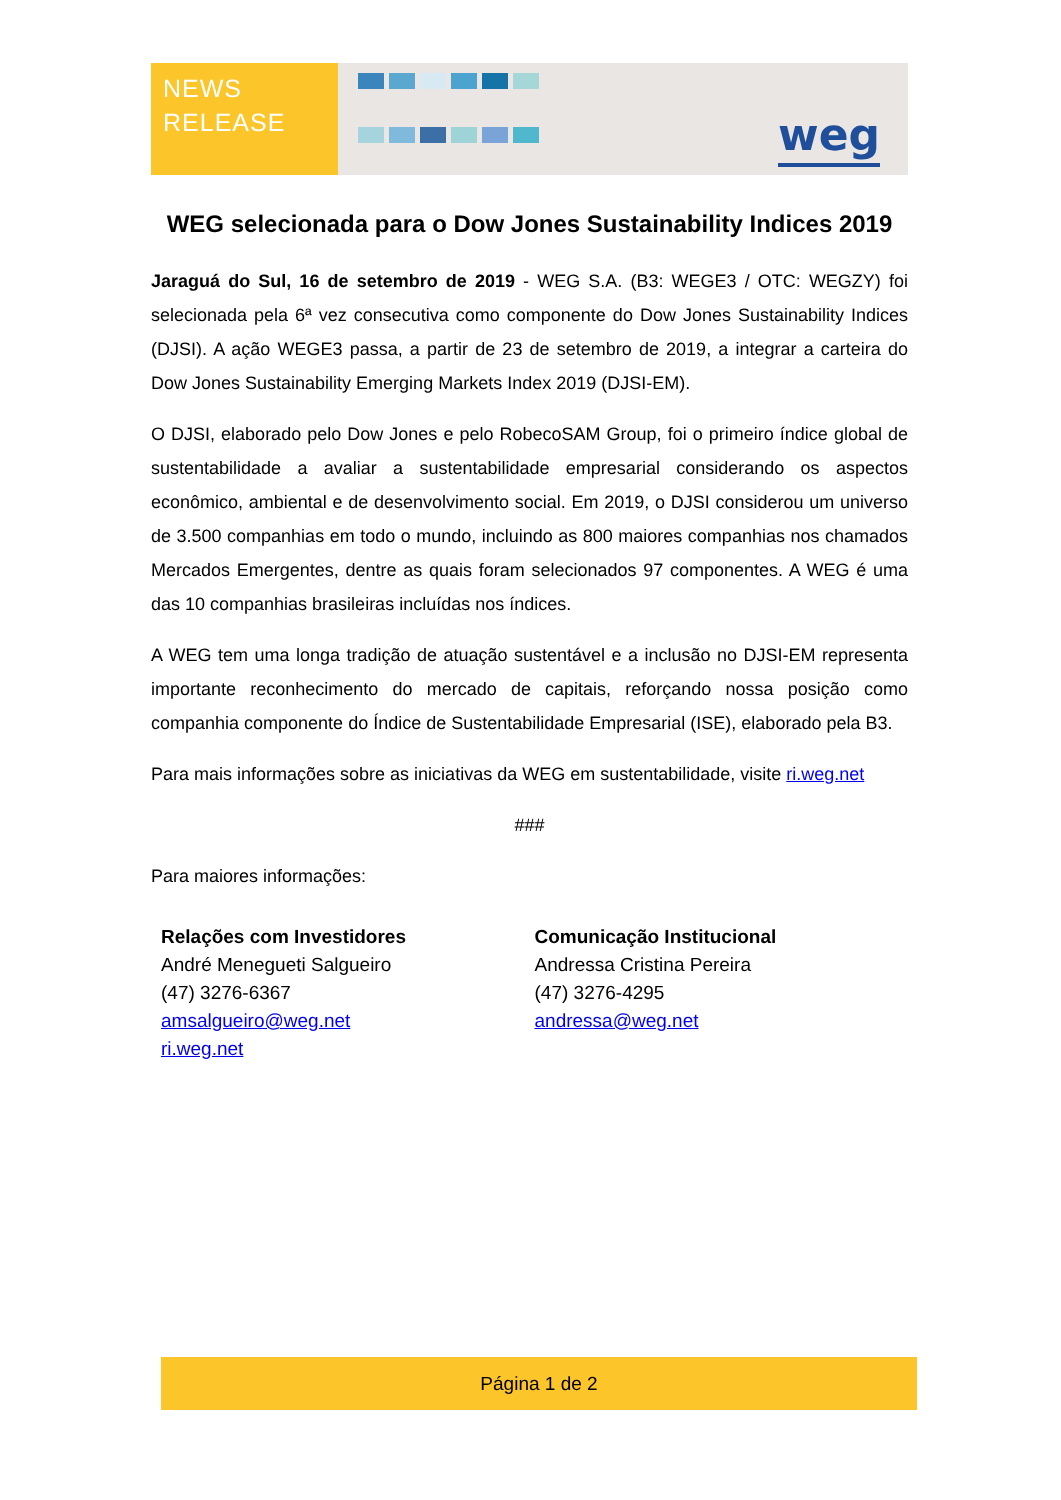NEWS
RELEASE
weg
WEG selecionada para o Dow Jones Sustainability Indices 2019
Jaraguá do Sul, 16 de setembro de 2019 - WEG S.A. (B3: WEGE3 / OTC: WEGZY) foi selecionada pela 6ª vez consecutiva como componente do Dow Jones Sustainability Indices (DJSI). A ação WEGE3 passa, a partir de 23 de setembro de 2019, a integrar a carteira do Dow Jones Sustainability Emerging Markets Index 2019 (DJSI-EM).
O DJSI, elaborado pelo Dow Jones e pelo RobecoSAM Group, foi o primeiro índice global de sustentabilidade a avaliar a sustentabilidade empresarial considerando os aspectos econômico, ambiental e de desenvolvimento social. Em 2019, o DJSI considerou um universo de 3.500 companhias em todo o mundo, incluindo as 800 maiores companhias nos chamados Mercados Emergentes, dentre as quais foram selecionados 97 componentes. A WEG é uma das 10 companhias brasileiras incluídas nos índices.
A WEG tem uma longa tradição de atuação sustentável e a inclusão no DJSI-EM representa importante reconhecimento do mercado de capitais, reforçando nossa posição como companhia componente do Índice de Sustentabilidade Empresarial (ISE), elaborado pela B3.
Para mais informações sobre as iniciativas da WEG em sustentabilidade, visite ri.weg.net
###
Para maiores informações:
Relações com Investidores
André Menegueti Salgueiro
(47) 3276-6367
amsalgueiro@weg.net
ri.weg.net
Comunicação Institucional
Andressa Cristina Pereira
(47) 3276-4295
andressa@weg.net
Página 1 de 2